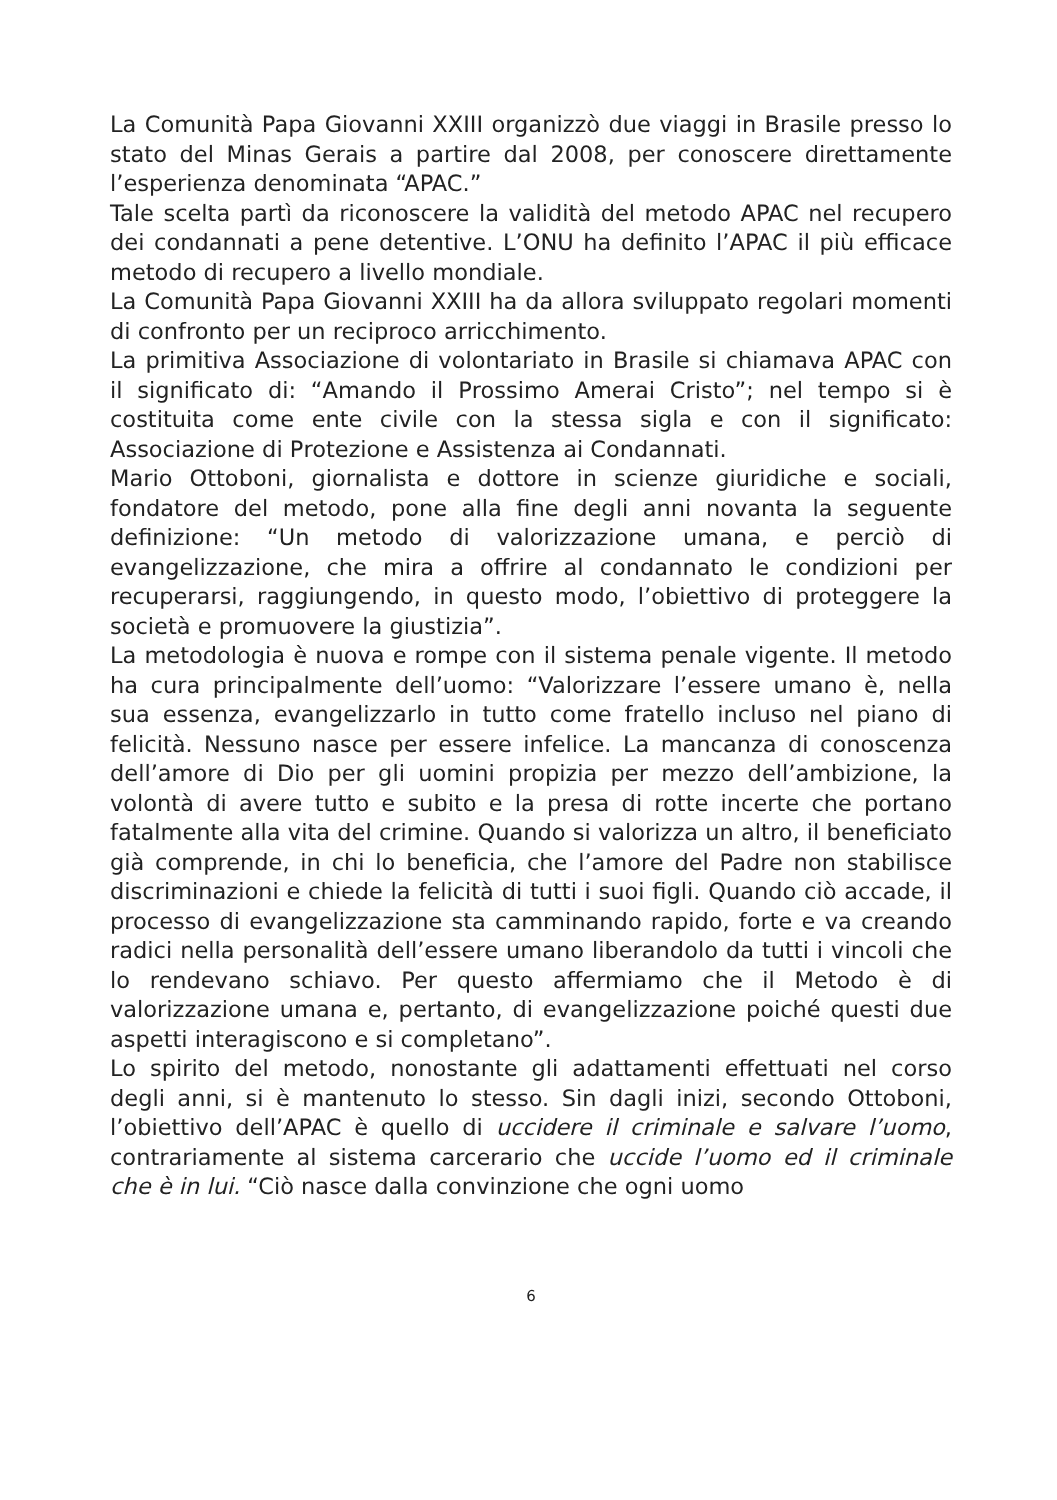La Comunità Papa Giovanni XXIII organizzò due viaggi in Brasile presso lo stato del Minas Gerais a partire dal 2008, per conoscere direttamente l’esperienza denominata “APAC.”
Tale scelta partì da riconoscere la validità del metodo APAC nel recupero dei condannati a pene detentive. L’ONU ha definito l’APAC il più efficace metodo di recupero a livello mondiale.
La Comunità Papa Giovanni XXIII ha da allora sviluppato regolari momenti di confronto per un reciproco arricchimento.
La primitiva Associazione di volontariato in Brasile si chiamava APAC con il significato di: “Amando il Prossimo Amerai Cristo”; nel tempo si è costituita come ente civile con la stessa sigla e con il significato: Associazione di Protezione e Assistenza ai Condannati.
Mario Ottoboni, giornalista e dottore in scienze giuridiche e sociali, fondatore del metodo, pone alla fine degli anni novanta la seguente definizione: “Un metodo di valorizzazione umana, e perciò di evangelizzazione, che mira a offrire al condannato le condizioni per recuperarsi, raggiungendo, in questo modo, l’obiettivo di proteggere la società e promuovere la giustizia”.
La metodologia è nuova e rompe con il sistema penale vigente. Il metodo ha cura principalmente dell’uomo: “Valorizzare l’essere umano è, nella sua essenza, evangelizzarlo in tutto come fratello incluso nel piano di felicità. Nessuno nasce per essere infelice. La mancanza di conoscenza dell’amore di Dio per gli uomini propizia per mezzo dell’ambizione, la volontà di avere tutto e subito e la presa di rotte incerte che portano fatalmente alla vita del crimine. Quando si valorizza un altro, il beneficiato già comprende, in chi lo beneficia, che l’amore del Padre non stabilisce discriminazioni e chiede la felicità di tutti i suoi figli. Quando ciò accade, il processo di evangelizzazione sta camminando rapido, forte e va creando radici nella personalità dell’essere umano liberandolo da tutti i vincoli che lo rendevano schiavo. Per questo affermiamo che il Metodo è di valorizzazione umana e, pertanto, di evangelizzazione poiché questi due aspetti interagiscono e si completano”.
Lo spirito del metodo, nonostante gli adattamenti effettuati nel corso degli anni, si è mantenuto lo stesso. Sin dagli inizi, secondo Ottoboni, l’obiettivo dell’APAC è quello di uccidere il criminale e salvare l’uomo, contrariamente al sistema carcerario che uccide l’uomo ed il criminale che è in lui. “Ciò nasce dalla convinzione che ogni uomo
6